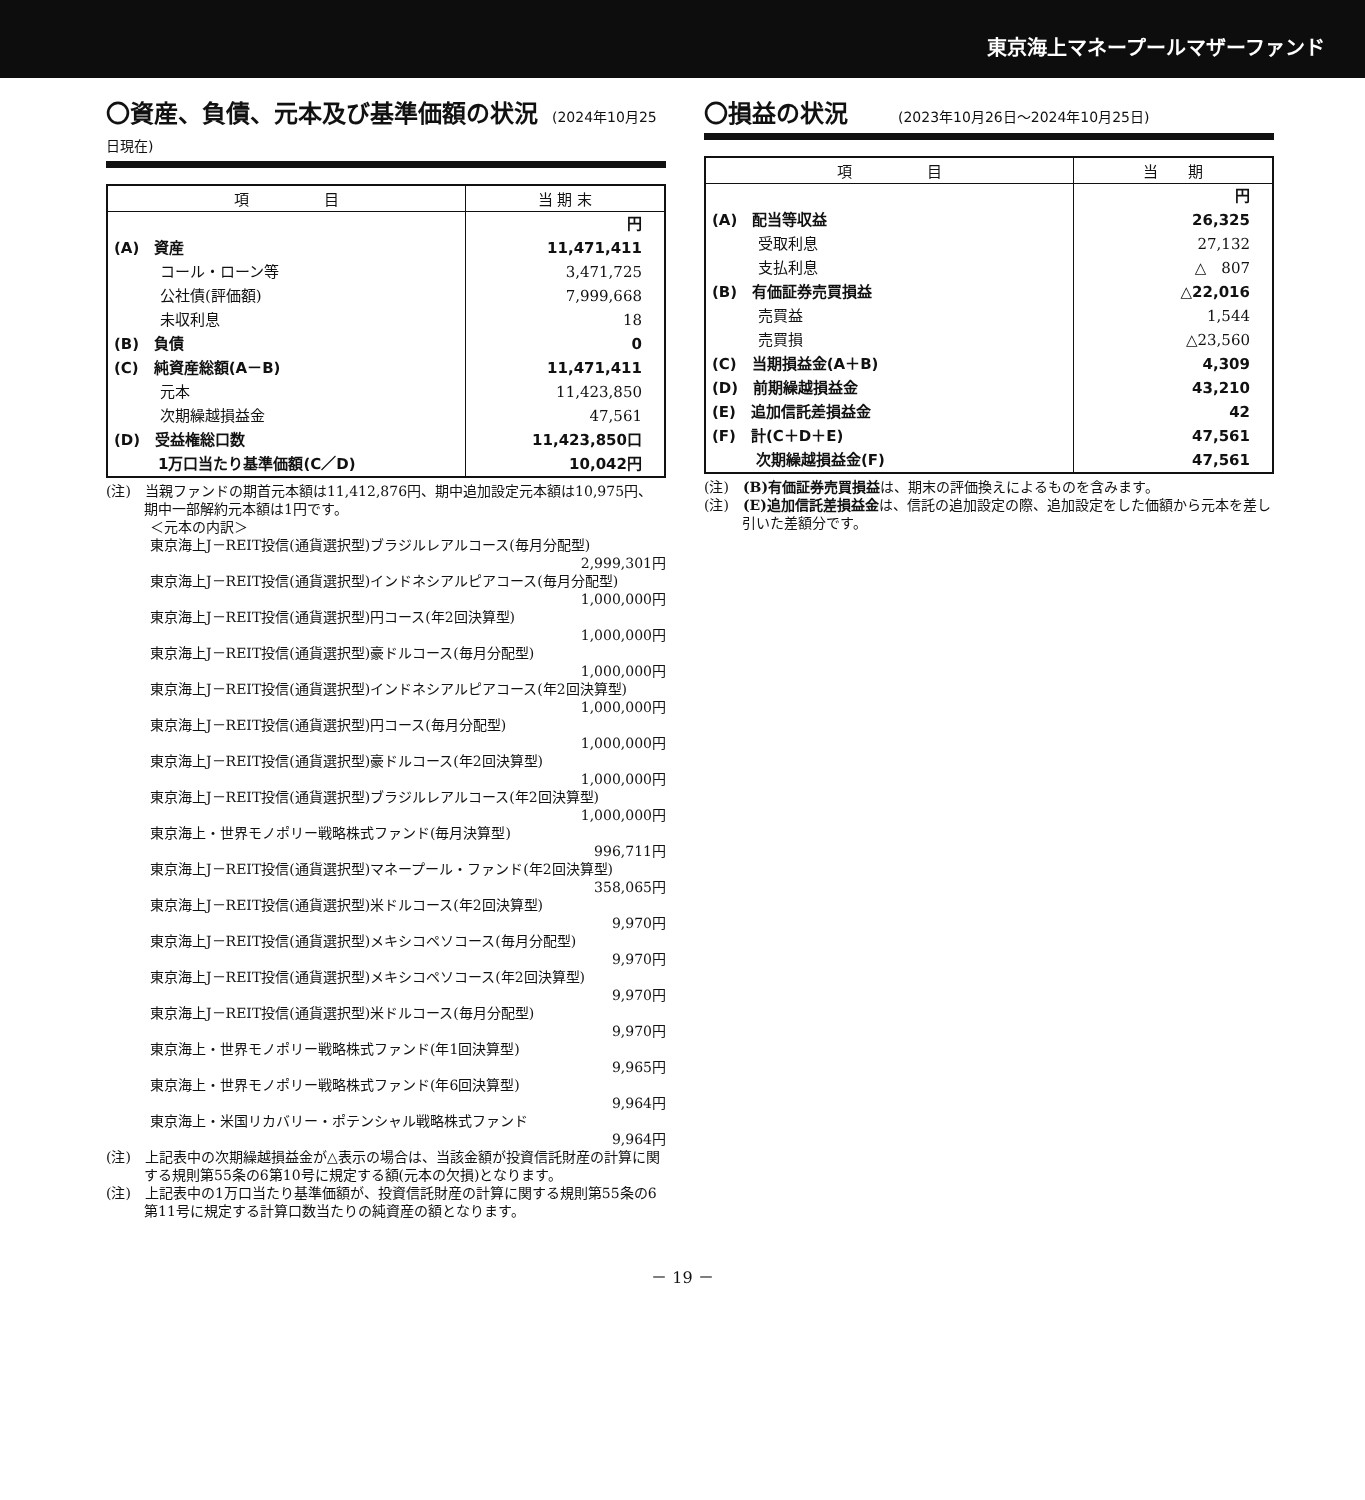東京海上マネープールマザーファンド
〇資産、負債、元本及び基準価額の状況 (2024年10月25日現在)
| 項 目 | 当 期 末 |
| --- | --- |
| | 円 |
| (A) 資産 | 11,471,411 |
| コール・ローン等 | 3,471,725 |
| 公社債(評価額) | 7,999,668 |
| 未収利息 | 18 |
| (B) 負債 | 0 |
| (C) 純資産総額(A－B) | 11,471,411 |
| 元本 | 11,423,850 |
| 次期繰越損益金 | 47,561 |
| (D) 受益権総口数 | 11,423,850口 |
| 1万口当たり基準価額(C／D) | 10,042円 |
(注)　当親ファンドの期首元本額は11,412,876円、期中追加設定元本額は10,975円、期中一部解約元本額は1円です。
＜元本の内訳＞
東京海上J－REIT投信(通貨選択型)ブラジルレアルコース(毎月分配型)
2,999,301円
東京海上J－REIT投信(通貨選択型)インドネシアルピアコース(毎月分配型)
1,000,000円
東京海上J－REIT投信(通貨選択型)円コース(年2回決算型)
1,000,000円
東京海上J－REIT投信(通貨選択型)豪ドルコース(毎月分配型)
1,000,000円
東京海上J－REIT投信(通貨選択型)インドネシアルピアコース(年2回決算型)
1,000,000円
東京海上J－REIT投信(通貨選択型)円コース(毎月分配型)
1,000,000円
東京海上J－REIT投信(通貨選択型)豪ドルコース(年2回決算型)
1,000,000円
東京海上J－REIT投信(通貨選択型)ブラジルレアルコース(年2回決算型)
1,000,000円
東京海上・世界モノポリー戦略株式ファンド(毎月決算型)
996,711円
東京海上J－REIT投信(通貨選択型)マネープール・ファンド(年2回決算型)
358,065円
東京海上J－REIT投信(通貨選択型)米ドルコース(年2回決算型)
9,970円
東京海上J－REIT投信(通貨選択型)メキシコペソコース(毎月分配型)
9,970円
東京海上J－REIT投信(通貨選択型)メキシコペソコース(年2回決算型)
9,970円
東京海上J－REIT投信(通貨選択型)米ドルコース(毎月分配型)
9,970円
東京海上・世界モノポリー戦略株式ファンド(年1回決算型)
9,965円
東京海上・世界モノポリー戦略株式ファンド(年6回決算型)
9,964円
東京海上・米国リカバリー・ポテンシャル戦略株式ファンド
9,964円
(注)　上記表中の次期繰越損益金が△表示の場合は、当該金額が投資信託財産の計算に関する規則第55条の6第10号に規定する額(元本の欠損)となります。
(注)　上記表中の1万口当たり基準価額が、投資信託財産の計算に関する規則第55条の6第11号に規定する計算口数当たりの純資産の額となります。
〇損益の状況 (2023年10月26日～2024年10月25日)
| 項 目 | 当 期 |
| --- | --- |
| | 円 |
| (A) 配当等収益 | 26,325 |
| 受取利息 | 27,132 |
| 支払利息 | △ 807 |
| (B) 有価証券売買損益 | △22,016 |
| 売買益 | 1,544 |
| 売買損 | △23,560 |
| (C) 当期損益金(A＋B) | 4,309 |
| (D) 前期繰越損益金 | 43,210 |
| (E) 追加信託差損益金 | 42 |
| (F) 計(C＋D＋E) | 47,561 |
| 次期繰越損益金(F) | 47,561 |
(注)　(B)有価証券売買損益は、期末の評価換えによるものを含みます。
(注)　(E)追加信託差損益金は、信託の追加設定の際、追加設定をした価額から元本を差し引いた差額分です。
－ 19 －